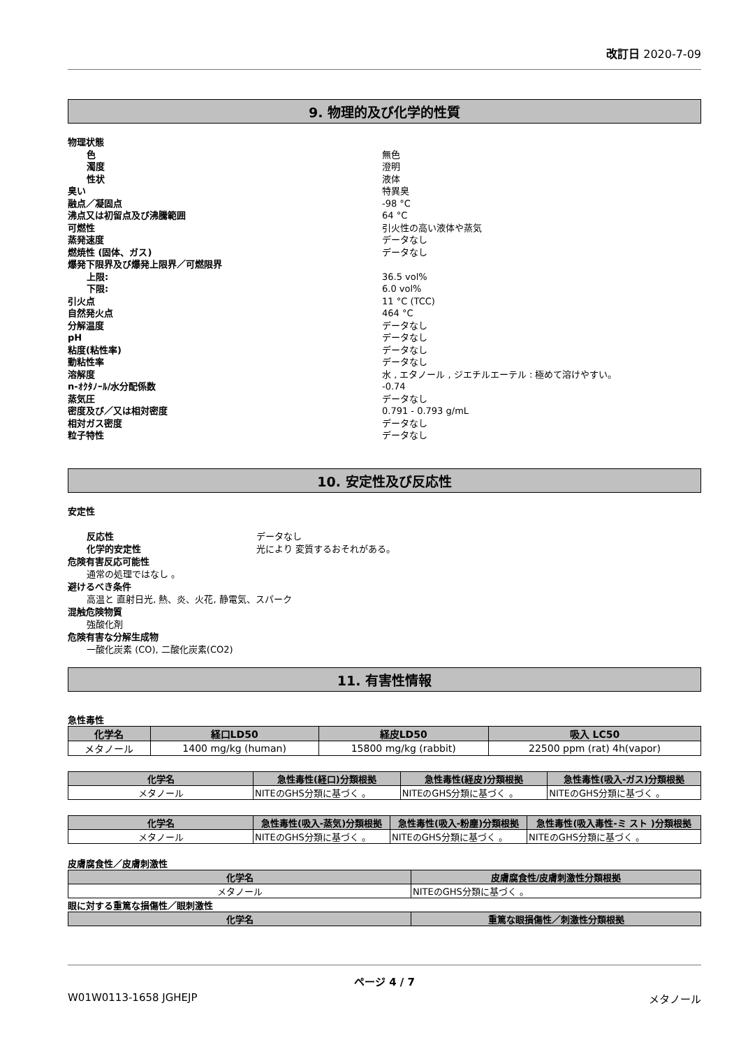改訂日 2020-7-09
9. 物理的及び化学的性質
物理状態
色 無色
濁度 澄明
性状 液体
臭い 特異臭
融点／凝固点 -98 °C
沸点又は初留点及び沸騰範囲 64 °C
可燃性 引火性の高い液体や蒸気
蒸発速度 データなし
燃焼性 (固体、ガス) データなし
爆発下限界及び爆発上限界／可燃限界
上限: 36.5 vol%
下限: 6.0 vol%
引火点 11 °C (TCC)
自然発火点 464 °C
分解温度 データなし
pH データなし
粘度(粘性率) データなし
動粘性率 データなし
溶解度 水 , エタノール , ジエチルエーテル : 極めて溶けやすい。
n-ｵｸﾀﾉｰﾙ/水分配係数 -0.74
蒸気圧 データなし
密度及び／又は相対密度 0.791 - 0.793 g/mL
相対ガス密度 データなし
粒子特性 データなし
10. 安定性及び反応性
安定性
反応性 データなし
化学的安定性 光により 変質するおそれがある。
危険有害反応可能性
通常の処理ではなし 。
避けるべき条件
高温と 直射日光, 熱、炎、火花, 静電気、スパーク
混触危険物質
強酸化剤
危険有害な分解生成物
一酸化炭素 (CO), 二酸化炭素(CO2)
11. 有害性情報
急性毒性
| 化学名 | 経口LD50 | 経皮LD50 | 吸入 LC50 |
| --- | --- | --- | --- |
| メタノール | 1400 mg/kg (human) | 15800 mg/kg (rabbit) | 22500 ppm (rat) 4h(vapor) |
| 化学名 | 急性毒性(経口)分類根拠 | 急性毒性(経皮)分類根拠 | 急性毒性(吸入-ガス)分類根拠 |
| --- | --- | --- | --- |
| メタノール | NITEのGHS分類に基づく 。 | NITEのGHS分類に基づく 。 | NITEのGHS分類に基づく 。 |
| 化学名 | 急性毒性(吸入-蒸気)分類根拠 | 急性毒性(吸入-粉塵)分類根拠 | 急性毒性(吸入毒性-ミ スト )分類根拠 |
| --- | --- | --- | --- |
| メタノール | NITEのGHS分類に基づく 。 | NITEのGHS分類に基づく 。 | NITEのGHS分類に基づく 。 |
皮膚腐食性／皮膚刺激性
| 化学名 | 皮膚腐食性/皮膚刺激性分類根拠 |
| --- | --- |
| メタノール | NITEのGHS分類に基づく 。 |
眼に対する重篤な損傷性／眼刺激性
| 化学名 | 重篤な眼損傷性／刺激性分類根拠 |
| --- | --- |
ページ 4 / 7
W01W0113-1658 JGHEJP メタノール